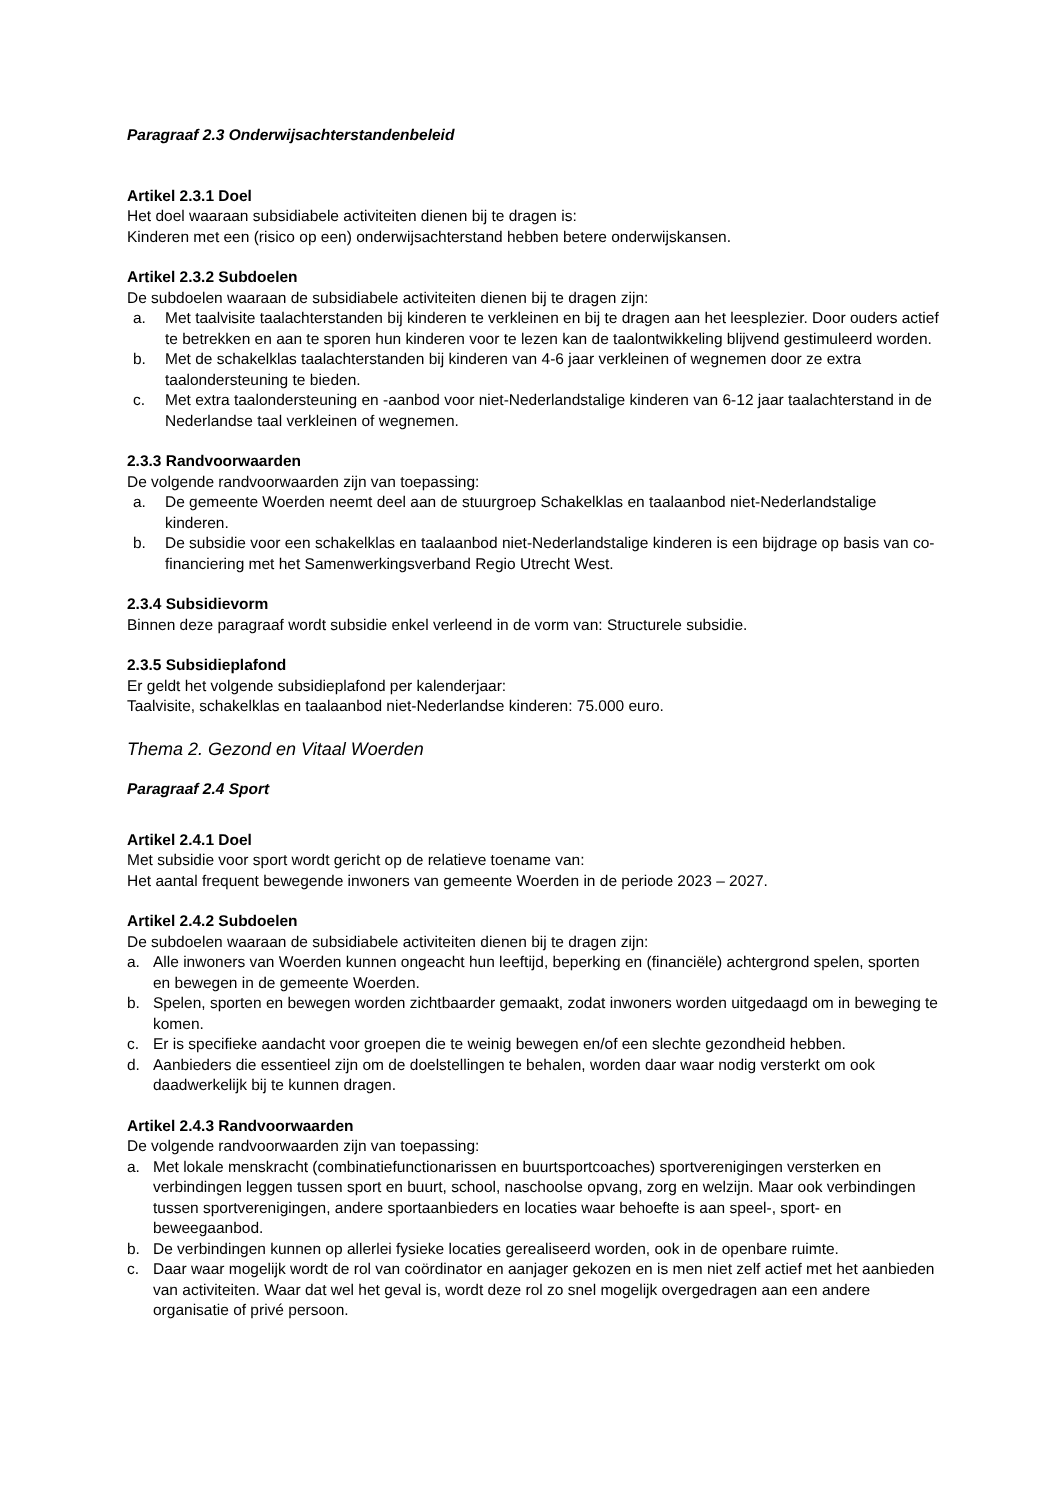Paragraaf 2.3 Onderwijsachterstandenbeleid
Artikel 2.3.1 Doel
Het doel waaraan subsidiabele activiteiten dienen bij te dragen is:
Kinderen met een (risico op een) onderwijsachterstand hebben betere onderwijskansen.
Artikel 2.3.2 Subdoelen
De subdoelen waaraan de subsidiabele activiteiten dienen bij te dragen zijn:
a. Met taalvisite taalachterstanden bij kinderen te verkleinen en bij te dragen aan het leesplezier. Door ouders actief te betrekken en aan te sporen hun kinderen voor te lezen kan de taalontwikkeling blijvend gestimuleerd worden.
b. Met de schakelklas taalachterstanden bij kinderen van 4-6 jaar verkleinen of wegnemen door ze extra taalondersteuning te bieden.
c. Met extra taalondersteuning en -aanbod voor niet-Nederlandstalige kinderen van 6-12 jaar taalachterstand in de Nederlandse taal verkleinen of wegnemen.
2.3.3 Randvoorwaarden
De volgende randvoorwaarden zijn van toepassing:
a. De gemeente Woerden neemt deel aan de stuurgroep Schakelklas en taalaanbod niet-Nederlandstalige kinderen.
b. De subsidie voor een schakelklas en taalaanbod niet-Nederlandstalige kinderen is een bijdrage op basis van co-financiering met het Samenwerkingsverband Regio Utrecht West.
2.3.4 Subsidievorm
Binnen deze paragraaf wordt subsidie enkel verleend in de vorm van: Structurele subsidie.
2.3.5 Subsidieplafond
Er geldt het volgende subsidieplafond per kalenderjaar:
Taalvisite, schakelklas en taalaanbod niet-Nederlandse kinderen: 75.000 euro.
Thema 2. Gezond en Vitaal Woerden
Paragraaf 2.4 Sport
Artikel 2.4.1 Doel
Met subsidie voor sport wordt gericht op de relatieve toename van:
Het aantal frequent bewegende inwoners van gemeente Woerden in de periode 2023 – 2027.
Artikel 2.4.2 Subdoelen
De subdoelen waaraan de subsidiabele activiteiten dienen bij te dragen zijn:
a. Alle inwoners van Woerden kunnen ongeacht hun leeftijd, beperking en (financiële) achtergrond spelen, sporten en bewegen in de gemeente Woerden.
b. Spelen, sporten en bewegen worden zichtbaarder gemaakt, zodat inwoners worden uitgedaagd om in beweging te komen.
c. Er is specifieke aandacht voor groepen die te weinig bewegen en/of een slechte gezondheid hebben.
d. Aanbieders die essentieel zijn om de doelstellingen te behalen, worden daar waar nodig versterkt om ook daadwerkelijk bij te kunnen dragen.
Artikel 2.4.3 Randvoorwaarden
De volgende randvoorwaarden zijn van toepassing:
a. Met lokale menskracht (combinatiefunctionarissen en buurtsportcoaches) sportverenigingen versterken en verbindingen leggen tussen sport en buurt, school, naschoolse opvang, zorg en welzijn. Maar ook verbindingen tussen sportverenigingen, andere sportaanbieders en locaties waar behoefte is aan speel-, sport- en beweegaanbod.
b. De verbindingen kunnen op allerlei fysieke locaties gerealiseerd worden, ook in de openbare ruimte.
c. Daar waar mogelijk wordt de rol van coördinator en aanjager gekozen en is men niet zelf actief met het aanbieden van activiteiten. Waar dat wel het geval is, wordt deze rol zo snel mogelijk overgedragen aan een andere organisatie of privé persoon.